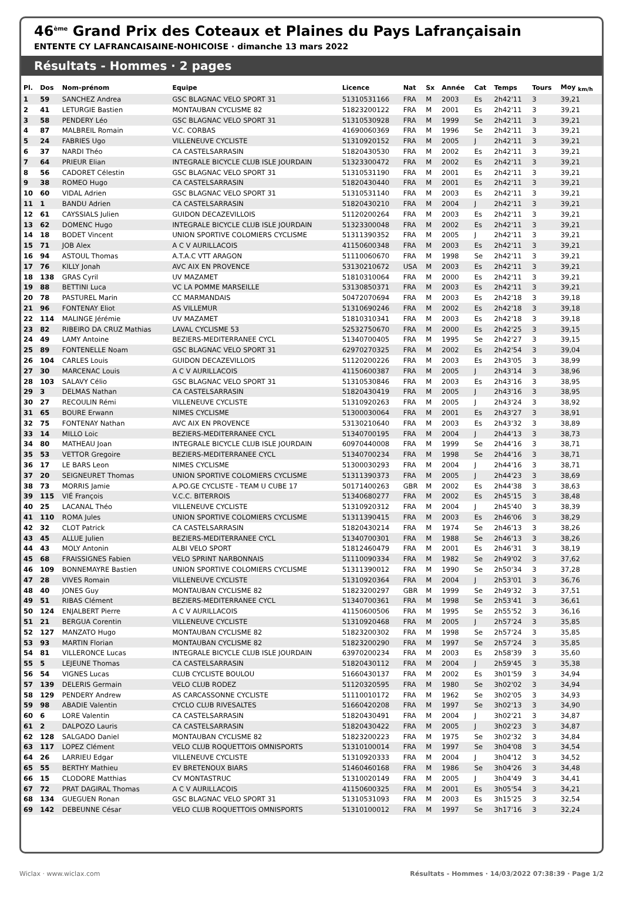46<sup>ème</sup> Grand Prix des Coteaux et Plaines du Pays Lafrançaisain
ENTENTE CY LAFRANCAISAINE-NOHICOISE · dimanche 13 mars 2022
Résultats - Hommes · 2 pages
| Pl. | Dos | Nom-prénom | Equipe | Licence | Nat | Sx | Année | Cat | Temps | Tours | Moy <sub>km/h</sub> |
| --- | --- | --- | --- | --- | --- | --- | --- | --- | --- | --- | --- |
| 1 | 59 | SANCHEZ Andrea | GSC BLAGNAC VELO SPORT 31 | 51310531166 | FRA | M | 2003 | Es | 2h42'11 | 3 | 39,21 |
| 2 | 41 | LETURGIE Bastien | MONTAUBAN CYCLISME 82 | 51823200122 | FRA | M | 2001 | Es | 2h42'11 | 3 | 39,21 |
| 3 | 58 | PENDERY Léo | GSC BLAGNAC VELO SPORT 31 | 51310530928 | FRA | M | 1999 | Se | 2h42'11 | 3 | 39,21 |
| 4 | 87 | MALBREIL Romain | V.C. CORBAS | 41690060369 | FRA | M | 1996 | Se | 2h42'11 | 3 | 39,21 |
| 5 | 24 | FABRIES Ugo | VILLENEUVE CYCLISTE | 51310920152 | FRA | M | 2005 | J | 2h42'11 | 3 | 39,21 |
| 6 | 37 | NARDI Théo | CA CASTELSARRASIN | 51820430530 | FRA | M | 2002 | Es | 2h42'11 | 3 | 39,21 |
| 7 | 64 | PRIEUR Elian | INTEGRALE BICYCLE CLUB ISLE JOURDAIN | 51323300472 | FRA | M | 2002 | Es | 2h42'11 | 3 | 39,21 |
| 8 | 56 | CADORET Célestin | GSC BLAGNAC VELO SPORT 31 | 51310531190 | FRA | M | 2001 | Es | 2h42'11 | 3 | 39,21 |
| 9 | 38 | ROMEO Hugo | CA CASTELSARRASIN | 51820430440 | FRA | M | 2001 | Es | 2h42'11 | 3 | 39,21 |
| 10 | 60 | VIDAL Adrien | GSC BLAGNAC VELO SPORT 31 | 51310531140 | FRA | M | 2003 | Es | 2h42'11 | 3 | 39,21 |
| 11 | 1 | BANDU Adrien | CA CASTELSARRASIN | 51820430210 | FRA | M | 2004 | J | 2h42'11 | 3 | 39,21 |
| 12 | 61 | CAYSSIALS Julien | GUIDON DECAZEVILLOIS | 51120200264 | FRA | M | 2003 | Es | 2h42'11 | 3 | 39,21 |
| 13 | 62 | DOMENC Hugo | INTEGRALE BICYCLE CLUB ISLE JOURDAIN | 51323300048 | FRA | M | 2002 | Es | 2h42'11 | 3 | 39,21 |
| 14 | 18 | BODET Vincent | UNION SPORTIVE COLOMIERS CYCLISME | 51311390352 | FRA | M | 2005 | J | 2h42'11 | 3 | 39,21 |
| 15 | 71 | JOB Alex | A C V AURILLACOIS | 41150600348 | FRA | M | 2003 | Es | 2h42'11 | 3 | 39,21 |
| 16 | 94 | ASTOUL Thomas | A.T.A.C VTT ARAGON | 51110060670 | FRA | M | 1998 | Se | 2h42'11 | 3 | 39,21 |
| 17 | 76 | KILLY Jonah | AVC AIX EN PROVENCE | 53130210672 | USA | M | 2003 | Es | 2h42'11 | 3 | 39,21 |
| 18 | 138 | GRAS Cyril | UV MAZAMET | 51810310064 | FRA | M | 2000 | Es | 2h42'11 | 3 | 39,21 |
| 19 | 88 | BETTINI Luca | VC LA POMME MARSEILLE | 53130850371 | FRA | M | 2003 | Es | 2h42'11 | 3 | 39,21 |
| 20 | 78 | PASTUREL Marin | CC MARMANDAIS | 50472070694 | FRA | M | 2003 | Es | 2h42'18 | 3 | 39,18 |
| 21 | 96 | FONTENAY Eliot | AS VILLEMUR | 51310690246 | FRA | M | 2002 | Es | 2h42'18 | 3 | 39,18 |
| 22 | 114 | MALINGE Jérémie | UV MAZAMET | 51810310341 | FRA | M | 2003 | Es | 2h42'18 | 3 | 39,18 |
| 23 | 82 | RIBEIRO DA CRUZ Mathias | LAVAL CYCLISME 53 | 52532750670 | FRA | M | 2000 | Es | 2h42'25 | 3 | 39,15 |
| 24 | 49 | LAMY Antoine | BEZIERS-MEDITERRANEE CYCL | 51340700405 | FRA | M | 1995 | Se | 2h42'27 | 3 | 39,15 |
| 25 | 89 | FONTENELLE Noam | GSC BLAGNAC VELO SPORT 31 | 62970270325 | FRA | M | 2002 | Es | 2h42'54 | 3 | 39,04 |
| 26 | 104 | CARLES Louis | GUIDON DECAZEVILLOIS | 51120200226 | FRA | M | 2003 | Es | 2h43'05 | 3 | 38,99 |
| 27 | 30 | MARCENAC Louis | A C V AURILLACOIS | 41150600387 | FRA | M | 2005 | J | 2h43'14 | 3 | 38,96 |
| 28 | 103 | SALAVY Célio | GSC BLAGNAC VELO SPORT 31 | 51310530846 | FRA | M | 2003 | Es | 2h43'16 | 3 | 38,95 |
| 29 | 3 | DELMAS Nathan | CA CASTELSARRASIN | 51820430419 | FRA | M | 2005 | J | 2h43'16 | 3 | 38,95 |
| 30 | 27 | RECOULIN Rémi | VILLENEUVE CYCLISTE | 51310920263 | FRA | M | 2005 | J | 2h43'24 | 3 | 38,92 |
| 31 | 65 | BOURE Erwann | NIMES CYCLISME | 51300030064 | FRA | M | 2001 | Es | 2h43'27 | 3 | 38,91 |
| 32 | 75 | FONTENAY Nathan | AVC AIX EN PROVENCE | 53130210640 | FRA | M | 2003 | Es | 2h43'32 | 3 | 38,89 |
| 33 | 14 | MILLO Loic | BEZIERS-MEDITERRANEE CYCL | 51340700195 | FRA | M | 2004 | J | 2h44'13 | 3 | 38,73 |
| 34 | 80 | MATHEAU Joan | INTEGRALE BICYCLE CLUB ISLE JOURDAIN | 60970440008 | FRA | M | 1999 | Se | 2h44'16 | 3 | 38,71 |
| 35 | 53 | VETTOR Gregoire | BEZIERS-MEDITERRANEE CYCL | 51340700234 | FRA | M | 1998 | Se | 2h44'16 | 3 | 38,71 |
| 36 | 17 | LE BARS Leon | NIMES CYCLISME | 51300030293 | FRA | M | 2004 | J | 2h44'16 | 3 | 38,71 |
| 37 | 20 | SEIGNEURET Thomas | UNION SPORTIVE COLOMIERS CYCLISME | 51311390373 | FRA | M | 2005 | J | 2h44'23 | 3 | 38,69 |
| 38 | 73 | MORRIS Jamie | A.PO.GE CYCLISTE - TEAM U CUBE 17 | 50171400263 | GBR | M | 2002 | Es | 2h44'38 | 3 | 38,63 |
| 39 | 115 | VIÉ François | V.C.C. BITERROIS | 51340680277 | FRA | M | 2002 | Es | 2h45'15 | 3 | 38,48 |
| 40 | 25 | LACANAL Théo | VILLENEUVE CYCLISTE | 51310920312 | FRA | M | 2004 | J | 2h45'40 | 3 | 38,39 |
| 41 | 110 | ROMA Jules | UNION SPORTIVE COLOMIERS CYCLISME | 51311390415 | FRA | M | 2003 | Es | 2h46'06 | 3 | 38,29 |
| 42 | 32 | CLOT Patrick | CA CASTELSARRASIN | 51820430214 | FRA | M | 1974 | Se | 2h46'13 | 3 | 38,26 |
| 43 | 45 | ALLUE Julien | BEZIERS-MEDITERRANEE CYCL | 51340700301 | FRA | M | 1988 | Se | 2h46'13 | 3 | 38,26 |
| 44 | 43 | MOLY Antonin | ALBI VELO SPORT | 51812460479 | FRA | M | 2001 | Es | 2h46'31 | 3 | 38,19 |
| 45 | 68 | FRAISSIGNES Fabien | VELO SPRINT NARBONNAIS | 51110090334 | FRA | M | 1982 | Se | 2h49'02 | 3 | 37,62 |
| 46 | 109 | BONNEMAYRE Bastien | UNION SPORTIVE COLOMIERS CYCLISME | 51311390012 | FRA | M | 1990 | Se | 2h50'34 | 3 | 37,28 |
| 47 | 28 | VIVES Romain | VILLENEUVE CYCLISTE | 51310920364 | FRA | M | 2004 | J | 2h53'01 | 3 | 36,76 |
| 48 | 40 | JONES Guy | MONTAUBAN CYCLISME 82 | 51823200297 | GBR | M | 1999 | Se | 2h49'32 | 3 | 37,51 |
| 49 | 51 | RIBAS Clément | BEZIERS-MEDITERRANEE CYCL | 51340700361 | FRA | M | 1998 | Se | 2h53'41 | 3 | 36,61 |
| 50 | 124 | ENJALBERT Pierre | A C V AURILLACOIS | 41150600506 | FRA | M | 1995 | Se | 2h55'52 | 3 | 36,16 |
| 51 | 21 | BERGUA Corentin | VILLENEUVE CYCLISTE | 51310920468 | FRA | M | 2005 | J | 2h57'24 | 3 | 35,85 |
| 52 | 127 | MANZATO Hugo | MONTAUBAN CYCLISME 82 | 51823200302 | FRA | M | 1998 | Se | 2h57'24 | 3 | 35,85 |
| 53 | 93 | MARTIN Florian | MONTAUBAN CYCLISME 82 | 51823200290 | FRA | M | 1997 | Se | 2h57'24 | 3 | 35,85 |
| 54 | 81 | VILLERONCE Lucas | INTEGRALE BICYCLE CLUB ISLE JOURDAIN | 63970200234 | FRA | M | 2003 | Es | 2h58'39 | 3 | 35,60 |
| 55 | 5 | LEJEUNE Thomas | CA CASTELSARRASIN | 51820430112 | FRA | M | 2004 | J | 2h59'45 | 3 | 35,38 |
| 56 | 54 | VIGNES Lucas | CLUB CYCLISTE BOULOU | 51660430137 | FRA | M | 2002 | Es | 3h01'59 | 3 | 34,94 |
| 57 | 139 | DELERIS Germain | VELO CLUB RODEZ | 51120320595 | FRA | M | 1980 | Se | 3h02'02 | 3 | 34,94 |
| 58 | 129 | PENDERY Andrew | AS CARCASSONNE CYCLISTE | 51110010172 | FRA | M | 1962 | Se | 3h02'05 | 3 | 34,93 |
| 59 | 98 | ABADIE Valentin | CYCLO CLUB RIVESALTES | 51660420208 | FRA | M | 1997 | Se | 3h02'13 | 3 | 34,90 |
| 60 | 6 | LORE Valentin | CA CASTELSARRASIN | 51820430491 | FRA | M | 2004 | J | 3h02'21 | 3 | 34,87 |
| 61 | 2 | DALPOZO Lauris | CA CASTELSARRASIN | 51820430422 | FRA | M | 2005 | J | 3h02'23 | 3 | 34,87 |
| 62 | 128 | SALGADO Daniel | MONTAUBAN CYCLISME 82 | 51823200223 | FRA | M | 1975 | Se | 3h02'32 | 3 | 34,84 |
| 63 | 117 | LOPEZ Clément | VELO CLUB ROQUETTOIS OMNISPORTS | 51310100014 | FRA | M | 1997 | Se | 3h04'08 | 3 | 34,54 |
| 64 | 26 | LARRIEU Edgar | VILLENEUVE CYCLISTE | 51310920333 | FRA | M | 2004 | J | 3h04'12 | 3 | 34,52 |
| 65 | 55 | BERTHY Mathieu | EV BRETENOUX BIARS | 51460460168 | FRA | M | 1986 | Se | 3h04'26 | 3 | 34,48 |
| 66 | 15 | CLODORE Matthias | CV MONTASTRUC | 51310020149 | FRA | M | 2005 | J | 3h04'49 | 3 | 34,41 |
| 67 | 72 | PRAT DAGIRAL Thomas | A C V AURILLACOIS | 41150600325 | FRA | M | 2001 | Es | 3h05'54 | 3 | 34,21 |
| 68 | 134 | GUEGUEN Ronan | GSC BLAGNAC VELO SPORT 31 | 51310531093 | FRA | M | 2003 | Es | 3h15'25 | 3 | 32,54 |
| 69 | 142 | DEBEUNNE César | VELO CLUB ROQUETTOIS OMNISPORTS | 51310100012 | FRA | M | 1997 | Se | 3h17'16 | 3 | 32,24 |
Wiclax · www.wiclax.com Résultats - Hommes · 14/03/2022 07:38:39 · Page 1/2